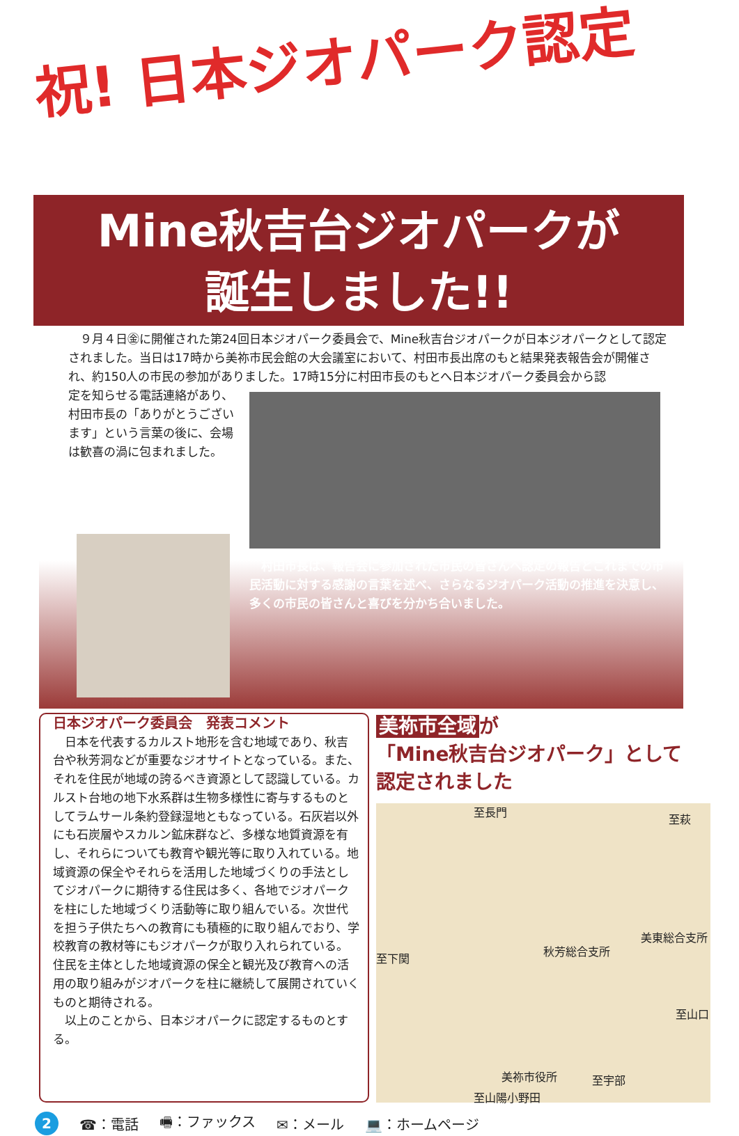祝! 日本ジオパーク認定
Mine秋吉台ジオパークが
誕生しました!!
　９月４日㊎に開催された第24回日本ジオパーク委員会で、Mine秋吉台ジオパークが日本ジオパークとして認定されました。当日は17時から美祢市民会館の大会議室において、村田市長出席のもと結果発表報告会が開催され、約150人の市民の参加がありました。17時15分に村田市長のもとへ日本ジオパーク委員会から認
定を知らせる電話連絡があり、
村田市長の「ありがとうござい
ます」という言葉の後に、会場
は歓喜の渦に包まれました。
　村田市長は、報告会に参加された市民の皆さんへ認定の報告とこれまでの市民活動に対する感謝の言葉を述べ、さらなるジオパーク活動の推進を決意し、多くの市民の皆さんと喜びを分かち合いました。
日本ジオパーク委員会　発表コメント
　日本を代表するカルスト地形を含む地域であり、秋吉台や秋芳洞などが重要なジオサイトとなっている。また、それを住民が地域の誇るべき資源として認識している。カルスト台地の地下水系群は生物多様性に寄与するものとしてラムサール条約登録湿地ともなっている。石灰岩以外にも石炭層やスカルン鉱床群など、多様な地質資源を有し、それらについても教育や観光等に取り入れている。地域資源の保全やそれらを活用した地域づくりの手法としてジオパークに期待する住民は多く、各地でジオパークを柱にした地域づくり活動等に取り組んでいる。次世代を担う子供たちへの教育にも積極的に取り組んでおり、学校教育の教材等にもジオパークが取り入れられている。住民を主体とした地域資源の保全と観光及び教育への活用の取り組みがジオパークを柱に継続して展開されていくものと期待される。
　以上のことから、日本ジオパークに認定するものとする。
美祢市全域 が
「Mine秋吉台ジオパーク」として
認定されました
至長門
至萩
至下関
秋芳総合支所
美東総合支所
至山口
美祢市役所 至宇部
至山陽小野田
2
☎：電話 🖷：ファックス ✉：メール 💻：ホームページ